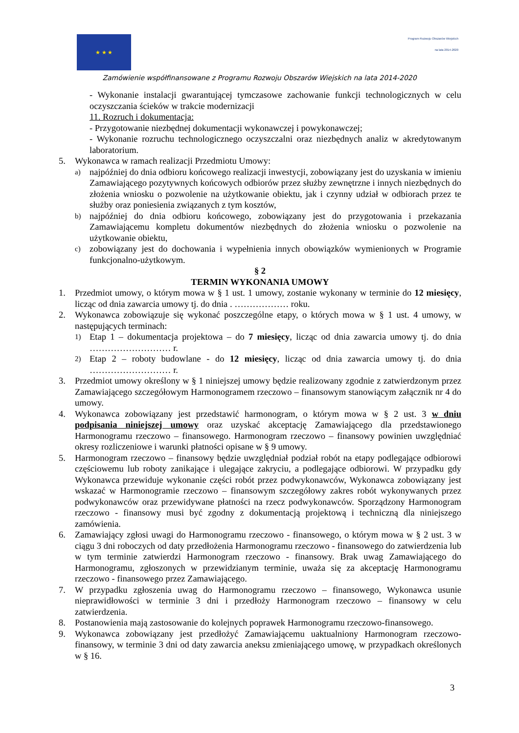★ ★ ★
Program Rozwoju Obszarów Wiejskich
na lata 2014-2020
Zamówienie współfinansowane z Programu Rozwoju Obszarów Wiejskich na lata 2014-2020
- Wykonanie instalacji gwarantującej tymczasowe zachowanie funkcji technologicznych w celu oczyszczania ścieków w trakcie modernizacji
11. Rozruch i dokumentacja:
- Przygotowanie niezbędnej dokumentacji wykonawczej i powykonawczej;
- Wykonanie rozruchu technologicznego oczyszczalni oraz niezbędnych analiz w akredytowanym laboratorium.
5. Wykonawca w ramach realizacji Przedmiotu Umowy:
a)
najpóźniej do dnia odbioru końcowego realizacji inwestycji, zobowiązany jest do uzyskania w imieniu Zamawiającego pozytywnych końcowych odbiorów przez służby zewnętrzne i innych niezbędnych do złożenia wniosku o pozwolenie na użytkowanie obiektu, jak i czynny udział w odbiorach przez te służby oraz poniesienia związanych z tym kosztów,
b)
najpóźniej do dnia odbioru końcowego, zobowiązany jest do przygotowania i przekazania Zamawiającemu kompletu dokumentów niezbędnych do złożenia wniosku o pozwolenie na użytkowanie obiektu,
c)
zobowiązany jest do dochowania i wypełnienia innych obowiązków wymienionych w Programie funkcjonalno-użytkowym.
§ 2
TERMIN WYKONANIA UMOWY
1. Przedmiot umowy, o którym mowa w § 1 ust. 1 umowy, zostanie wykonany w terminie do 12 miesięcy, licząc od dnia zawarcia umowy tj. do dnia . ……………… roku.
2. Wykonawca zobowiązuje się wykonać poszczególne etapy, o których mowa w § 1 ust. 4 umowy, w następujących terminach:
1)
Etap 1 – dokumentacja projektowa – do 7 miesięcy, licząc od dnia zawarcia umowy tj. do dnia ……………………… r.
2)
Etap 2 – roboty budowlane - do 12 miesięcy, licząc od dnia zawarcia umowy tj. do dnia ……………………… r.
3. Przedmiot umowy określony w § 1 niniejszej umowy będzie realizowany zgodnie z zatwierdzonym przez Zamawiającego szczegółowym Harmonogramem rzeczowo – finansowym stanowiącym załącznik nr 4 do umowy.
4. Wykonawca zobowiązany jest przedstawić harmonogram, o którym mowa w § 2 ust. 3 w dniu podpisania niniejszej umowy oraz uzyskać akceptację Zamawiającego dla przedstawionego Harmonogramu rzeczowo – finansowego. Harmonogram rzeczowo – finansowy powinien uwzględniać okresy rozliczeniowe i warunki płatności opisane w § 9 umowy.
5. Harmonogram rzeczowo – finansowy będzie uwzględniał podział robót na etapy podlegające odbiorowi częściowemu lub roboty zanikające i ulegające zakryciu, a podlegające odbiorowi. W przypadku gdy Wykonawca przewiduje wykonanie części robót przez podwykonawców, Wykonawca zobowiązany jest wskazać w Harmonogramie rzeczowo – finansowym szczegółowy zakres robót wykonywanych przez podwykonawców oraz przewidywane płatności na rzecz podwykonawców. Sporządzony Harmonogram rzeczowo - finansowy musi być zgodny z dokumentacją projektową i techniczną dla niniejszego zamówienia.
6. Zamawiający zgłosi uwagi do Harmonogramu rzeczowo - finansowego, o którym mowa w § 2 ust. 3 w ciągu 3 dni roboczych od daty przedłożenia Harmonogramu rzeczowo - finansowego do zatwierdzenia lub w tym terminie zatwierdzi Harmonogram rzeczowo - finansowy. Brak uwag Zamawiającego do Harmonogramu, zgłoszonych w przewidzianym terminie, uważa się za akceptację Harmonogramu rzeczowo - finansowego przez Zamawiającego.
7. W przypadku zgłoszenia uwag do Harmonogramu rzeczowo – finansowego, Wykonawca usunie nieprawidłowości w terminie 3 dni i przedłoży Harmonogram rzeczowo – finansowy w celu zatwierdzenia.
8. Postanowienia mają zastosowanie do kolejnych poprawek Harmonogramu rzeczowo-finansowego.
9. Wykonawca zobowiązany jest przedłożyć Zamawiającemu uaktualniony Harmonogram rzeczowo-finansowy, w terminie 3 dni od daty zawarcia aneksu zmieniającego umowę, w przypadkach określonych w § 16.
3